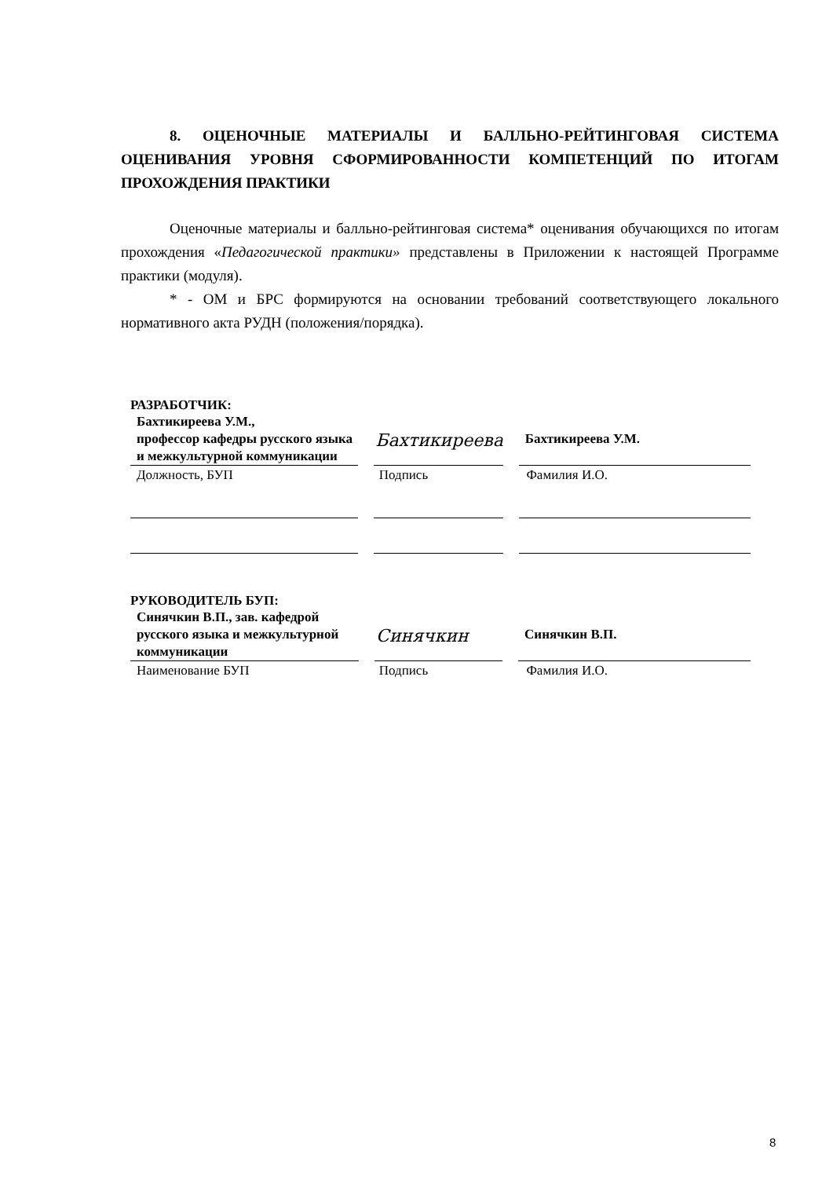8. ОЦЕНОЧНЫЕ МАТЕРИАЛЫ И БАЛЛЬНО-РЕЙТИНГОВАЯ СИСТЕМА ОЦЕНИВАНИЯ УРОВНЯ СФОРМИРОВАННОСТИ КОМПЕТЕНЦИЙ ПО ИТОГАМ ПРОХОЖДЕНИЯ ПРАКТИКИ
Оценочные материалы и балльно-рейтинговая система* оценивания обучающихся по итогам прохождения «Педагогической практики» представлены в Приложении к настоящей Программе практики (модуля).
* - ОМ и БРС формируются на основании требований соответствующего локального нормативного акта РУДН (положения/порядка).
РАЗРАБОТЧИК:
Бахтикиреева У.М.,
профессор кафедры русского языка и межкультурной коммуникации
Бахтикиреева
Бахтикиреева У.М.
Должность, БУП
Подпись
Фамилия И.О.
РУКОВОДИТЕЛЬ БУП:
Синячкин В.П., зав. кафедрой русского языка и межкультурной коммуникации
Синячкин
Синячкин В.П.
Наименование БУП
Подпись
Фамилия И.О.
8